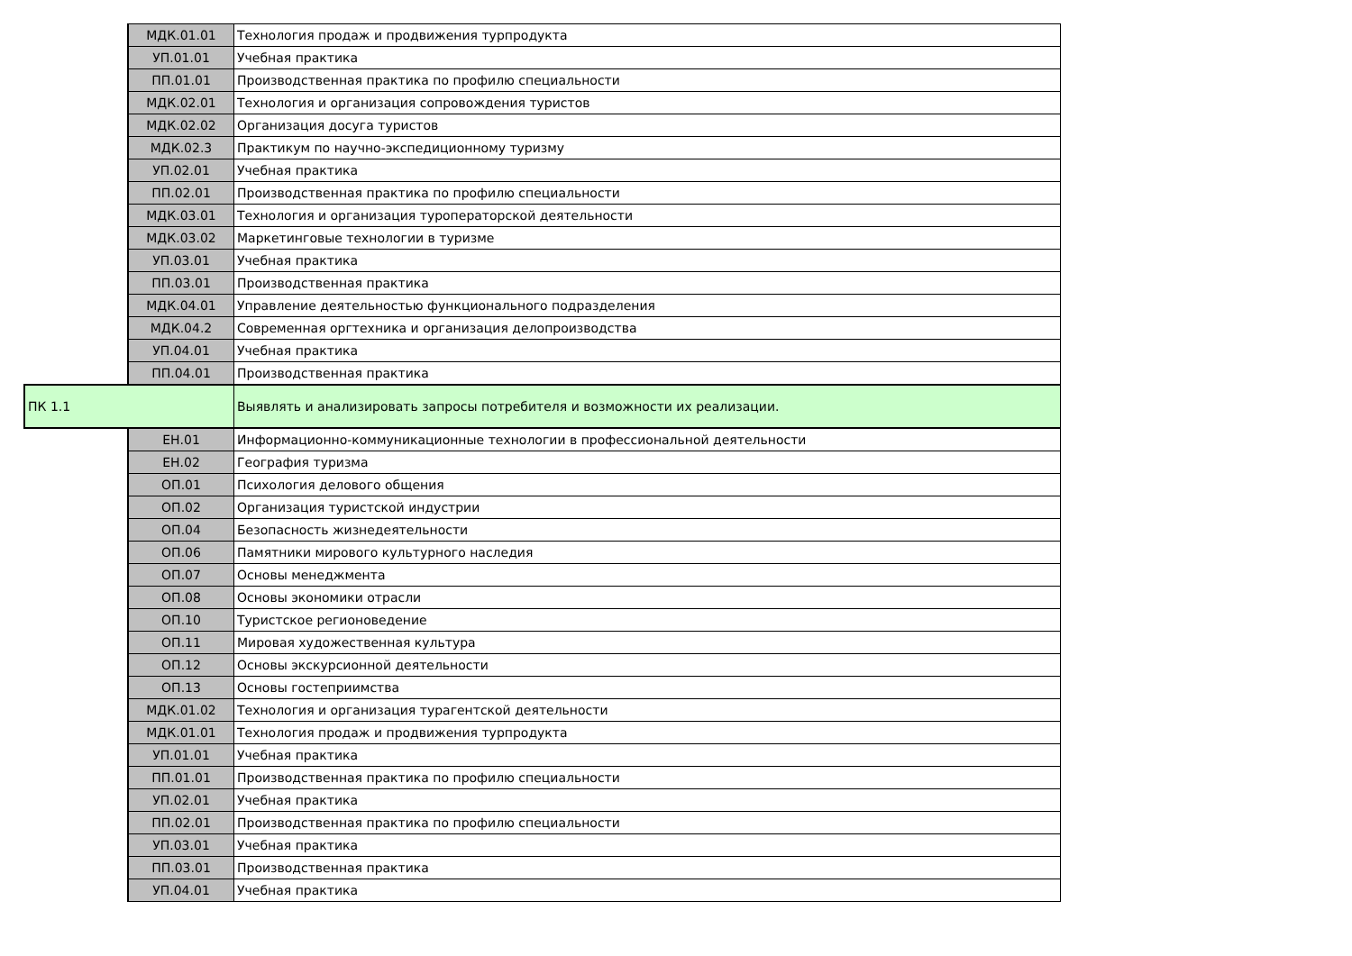| | МДК.01.01 | Технология продаж и продвижения турпродукта |
| | УП.01.01 | Учебная практика |
| | ПП.01.01 | Производственная практика по профилю специальности |
| | МДК.02.01 | Технология и организация сопровождения туристов |
| | МДК.02.02 | Организация досуга туристов |
| | МДК.02.3 | Практикум по научно-экспедиционному туризму |
| | УП.02.01 | Учебная практика |
| | ПП.02.01 | Производственная практика по профилю специальности |
| | МДК.03.01 | Технология и организация туроператорской деятельности |
| | МДК.03.02 | Маркетинговые технологии в туризме |
| | УП.03.01 | Учебная практика |
| | ПП.03.01 | Производственная практика |
| | МДК.04.01 | Управление деятельностью функционального подразделения |
| | МДК.04.2 | Современная оргтехника и организация делопроизводства |
| | УП.04.01 | Учебная практика |
| | ПП.04.01 | Производственная практика |
| ПК 1.1 | | Выявлять и анализировать запросы потребителя и возможности их реализации. |
| | ЕН.01 | Информационно-коммуникационные технологии в профессиональной деятельности |
| | ЕН.02 | География туризма |
| | ОП.01 | Психология делового общения |
| | ОП.02 | Организация туристской индустрии |
| | ОП.04 | Безопасность жизнедеятельности |
| | ОП.06 | Памятники мирового культурного наследия |
| | ОП.07 | Основы менеджмента |
| | ОП.08 | Основы экономики отрасли |
| | ОП.10 | Туристское регионоведение |
| | ОП.11 | Мировая художественная культура |
| | ОП.12 | Основы экскурсионной деятельности |
| | ОП.13 | Основы гостеприимства |
| | МДК.01.02 | Технология и организация турагентской деятельности |
| | МДК.01.01 | Технология продаж и продвижения турпродукта |
| | УП.01.01 | Учебная практика |
| | ПП.01.01 | Производственная практика по профилю специальности |
| | УП.02.01 | Учебная практика |
| | ПП.02.01 | Производственная практика по профилю специальности |
| | УП.03.01 | Учебная практика |
| | ПП.03.01 | Производственная практика |
| | УП.04.01 | Учебная практика |